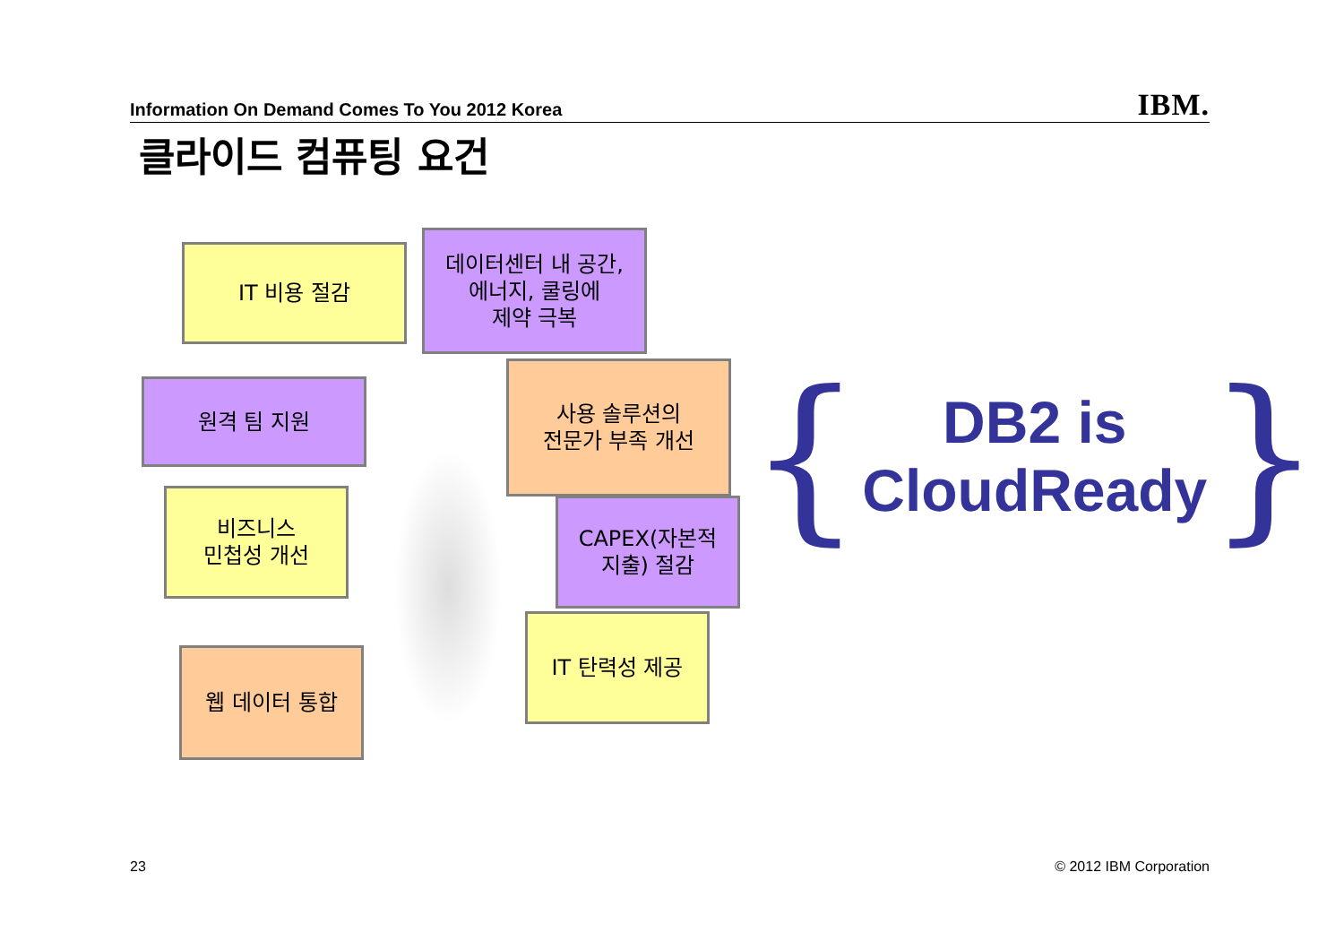Information On Demand Comes To You 2012 Korea IBM.
클라이드 컴퓨팅 요건
IT 비용 절감
데이터센터 내 공간,
에너지, 쿨링에
제약 극복
원격 팀 지원
사용 솔루션의
전문가 부족 개선
비즈니스
민첩성 개선
CAPEX(자본적
지출) 절감
IT 탄력성 제공
웹 데이터 통합
{
DB2 is
CloudReady
}
23 © 2012 IBM Corporation